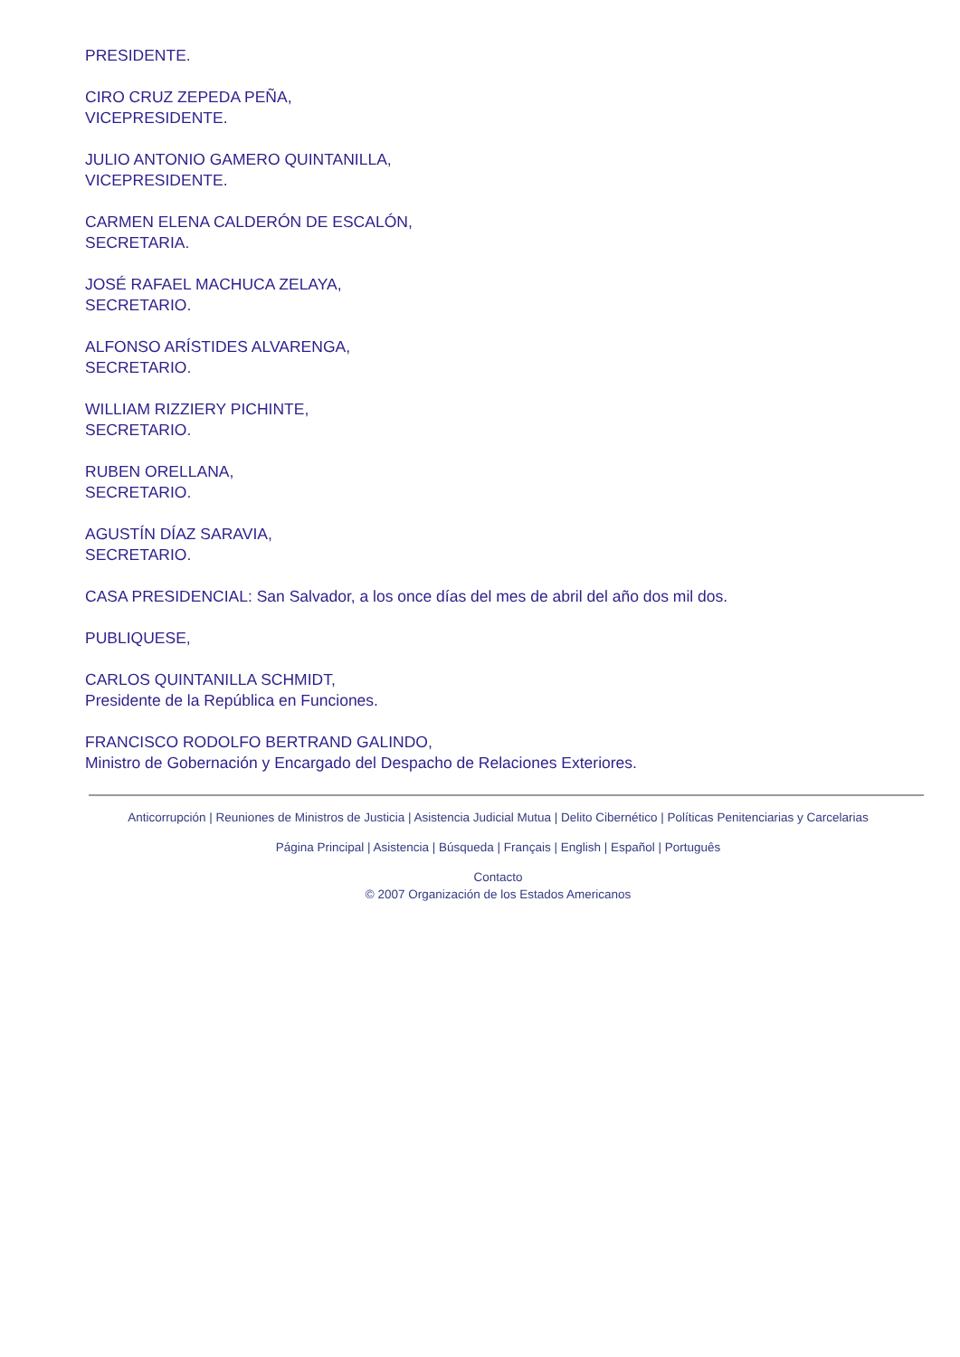PRESIDENTE.
CIRO CRUZ ZEPEDA PEÑA,
VICEPRESIDENTE.
JULIO ANTONIO GAMERO QUINTANILLA,
VICEPRESIDENTE.
CARMEN ELENA CALDERÓN DE ESCALÓN,
SECRETARIA.
JOSÉ RAFAEL MACHUCA ZELAYA,
SECRETARIO.
ALFONSO ARÍSTIDES ALVARENGA,
SECRETARIO.
WILLIAM RIZZIERY PICHINTE,
SECRETARIO.
RUBEN ORELLANA,
SECRETARIO.
AGUSTÍN DÍAZ SARAVIA,
SECRETARIO.
CASA PRESIDENCIAL: San Salvador, a los once días del mes de abril del año dos mil dos.
PUBLIQUESE,
CARLOS QUINTANILLA SCHMIDT,
Presidente de la República en Funciones.
FRANCISCO RODOLFO BERTRAND GALINDO,
Ministro de Gobernación y Encargado del Despacho de Relaciones Exteriores.
Anticorrupción | Reuniones de Ministros de Justicia | Asistencia Judicial Mutua | Delito Cibernético | Políticas Penitenciarias y Carcelarias
Página Principal | Asistencia | Búsqueda | Français | English | Español | Português
Contacto
© 2007 Organización de los Estados Americanos